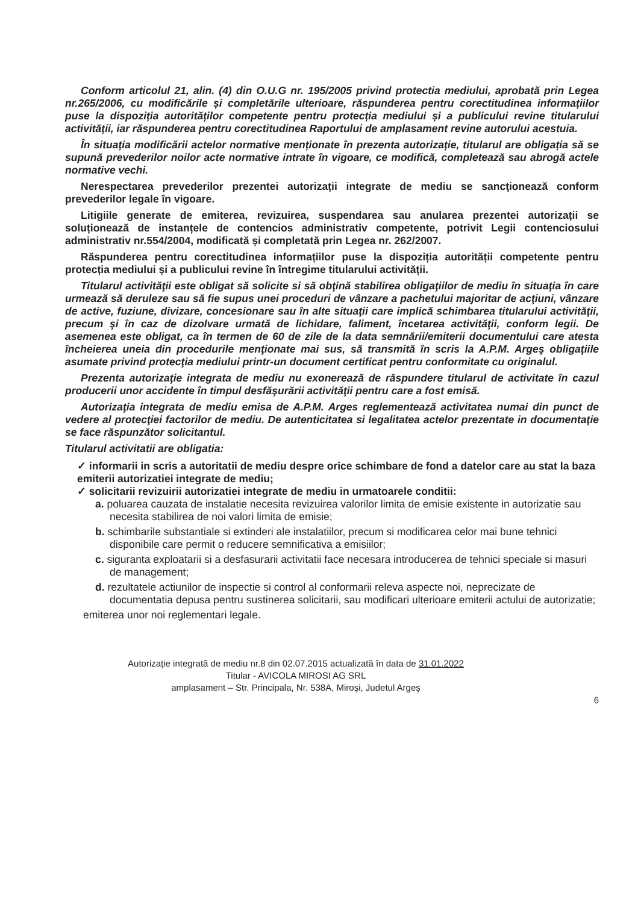Conform articolul 21, alin. (4) din O.U.G nr. 195/2005 privind protectia mediului, aprobată prin Legea nr.265/2006, cu modificările și completările ulterioare, răspunderea pentru corectitudinea informațiilor puse la dispoziția autorităților competente pentru protecția mediului și a publicului revine titularului activității, iar răspunderea pentru corectitudinea Raportului de amplasament revine autorului acestuia.
În situația modificării actelor normative menționate în prezenta autorizație, titularul are obligația să se supună prevederilor noilor acte normative intrate în vigoare, ce modifică, completează sau abrogă actele normative vechi.
Nerespectarea prevederilor prezentei autorizații integrate de mediu se sancţionează conform prevederilor legale în vigoare.
Litigiile generate de emiterea, revizuirea, suspendarea sau anularea prezentei autorizații se soluționează de instanțele de contencios administrativ competente, potrivit Legii contenciosului administrativ nr.554/2004, modificată și completată prin Legea nr. 262/2007.
Răspunderea pentru corectitudinea informațiilor puse la dispoziția autorității competente pentru protecția mediului și a publicului revine în întregime titularului activității.
Titularul activităţii este obligat să solicite si să obţină stabilirea obligaţiilor de mediu în situaţia în care urmează să deruleze sau să fie supus unei proceduri de vânzare a pachetului majoritar de acţiuni, vânzare de active, fuziune, divizare, concesionare sau în alte situaţii care implică schimbarea titularului activităţii, precum şi în caz de dizolvare urmată de lichidare, faliment, încetarea activităţii, conform legii. De asemenea este obligat, ca în termen de 60 de zile de la data semnării/emiterii documentului care atesta încheierea uneia din procedurile menţionate mai sus, să transmită în scris la A.P.M. Argeş obligaţiile asumate privind protecţia mediului printr-un document certificat pentru conformitate cu originalul.
Prezenta autorizaţie integrata de mediu nu exonerează de răspundere titularul de activitate în cazul producerii unor accidente în timpul desfăşurării activităţii pentru care a fost emisă.
Autorizaţia integrata de mediu emisa de A.P.M. Arges reglementează activitatea numai din punct de vedere al protecţiei factorilor de mediu. De autenticitatea si legalitatea actelor prezentate in documentaţie se face răspunzător solicitantul.
Titularul activitatii are obligatia:
✓ informarii in scris a autoritatii de mediu despre orice schimbare de fond a datelor care au stat la baza emiterii autorizatiei integrate de mediu;
✓ solicitarii revizuirii autorizatiei integrate de mediu in urmatoarele conditii:
a. poluarea cauzata de instalatie necesita revizuirea valorilor limita de emisie existente in autorizatie sau necesita stabilirea de noi valori limita de emisie;
b. schimbarile substantiale si extinderi ale instalatiilor, precum si modificarea celor mai bune tehnici disponibile care permit o reducere semnificativa a emisiilor;
c. siguranta exploatarii si a desfasurarii activitatii face necesara introducerea de tehnici speciale si masuri de management;
d. rezultatele actiunilor de inspectie si control al conformarii releva aspecte noi, neprecizate de documentatia depusa pentru sustinerea solicitarii, sau modificari ulterioare emiterii actului de autorizatie;
emiterea unor noi reglementari legale.
Autorizaţie integrată de mediu nr.8 din 02.07.2015 actualizată în data de 31.01.2022
Titular - AVICOLA MIROSI AG SRL
amplasament – Str. Principala, Nr. 538A, Miroşi, Judetul Argeş
6